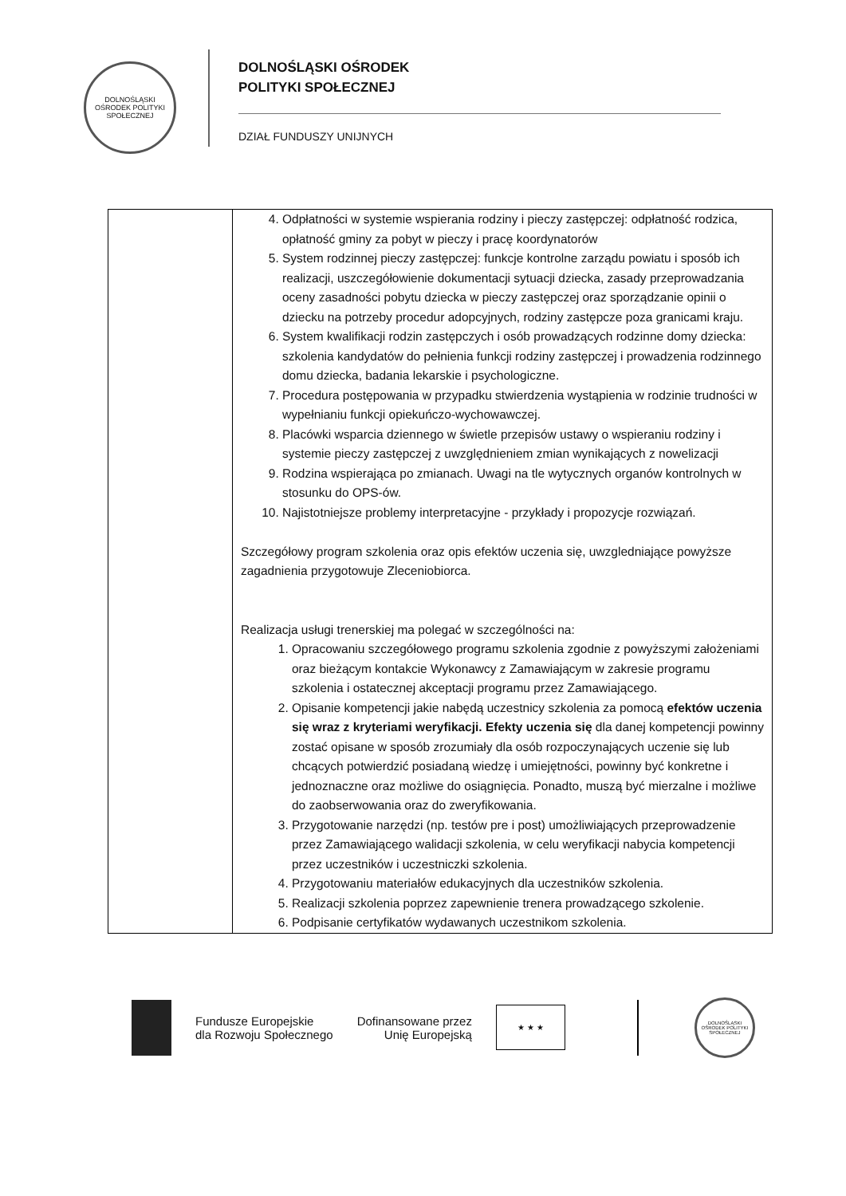DOLNOŚLĄSKI OŚRODEK POLITYKI SPOŁECZNEJ
DOLNOŚLĄSKI OŚRODEK
POLITYKI SPOŁECZNEJ
DZIAŁ FUNDUSZY UNIJNYCH
| | 4. Odpłatności w systemie wspierania rodziny i pieczy zastępczej: odpłatność rodzica, opłatność gminy za pobyt w pieczy i pracę koordynatorów 5. System rodzinnej pieczy zastępczej: funkcje kontrolne zarządu powiatu i sposób ich realizacji, uszczegółowienie dokumentacji sytuacji dziecka, zasady przeprowadzania oceny zasadności pobytu dziecka w pieczy zastępczej oraz sporządzanie opinii o dziecku na potrzeby procedur adopcyjnych, rodziny zastępcze poza granicami kraju. 6. System kwalifikacji rodzin zastępczych i osób prowadzących rodzinne domy dziecka: szkolenia kandydatów do pełnienia funkcji rodziny zastępczej i prowadzenia rodzinnego domu dziecka, badania lekarskie i psychologiczne. 7. Procedura postępowania w przypadku stwierdzenia wystąpienia w rodzinie trudności w wypełnianiu funkcji opiekuńczo-wychowawczej. 8. Placówki wsparcia dziennego w świetle przepisów ustawy o wspieraniu rodziny i systemie pieczy zastępczej z uwzględnieniem zmian wynikających z nowelizacji 9. Rodzina wspierająca po zmianach. Uwagi na tle wytycznych organów kontrolnych w stosunku do OPS-ów. 10. Najistotniejsze problemy interpretacyjne - przykłady i propozycje rozwiązań. Szczegółowy program szkolenia oraz opis efektów uczenia się, uwzgledniające powyższe zagadnienia przygotowuje Zleceniobiorca. Realizacja usługi trenerskiej ma polegać w szczególności na: 1. Opracowaniu szczegółowego programu szkolenia zgodnie z powyższymi założeniami oraz bieżącym kontakcie Wykonawcy z Zamawiającym w zakresie programu szkolenia i ostatecznej akceptacji programu przez Zamawiającego. 2. Opisanie kompetencji jakie nabędą uczestnicy szkolenia za pomocą efektów uczenia się wraz z kryteriami weryfikacji. Efekty uczenia się dla danej kompetencji powinny zostać opisane w sposób zrozumiały dla osób rozpoczynających uczenie się lub chcących potwierdzić posiadaną wiedzę i umiejętności, powinny być konkretne i jednoznaczne oraz możliwe do osiągnięcia. Ponadto, muszą być mierzalne i możliwe do zaobserwowania oraz do zweryfikowania. 3. Przygotowanie narzędzi (np. testów pre i post) umożliwiających przeprowadzenie przez Zamawiającego walidacji szkolenia, w celu weryfikacji nabycia kompetencji przez uczestników i uczestniczki szkolenia. 4. Przygotowaniu materiałów edukacyjnych dla uczestników szkolenia. 5. Realizacji szkolenia poprzez zapewnienie trenera prowadzącego szkolenie. 6. Podpisanie certyfikatów wydawanych uczestnikom szkolenia. |
Fundusze Europejskie
dla Rozwoju Społecznego
Dofinansowane przez
Unię Europejską
★ ★ ★
DOLNOŚLĄSKI OŚRODEK POLITYKI SPOŁECZNEJ